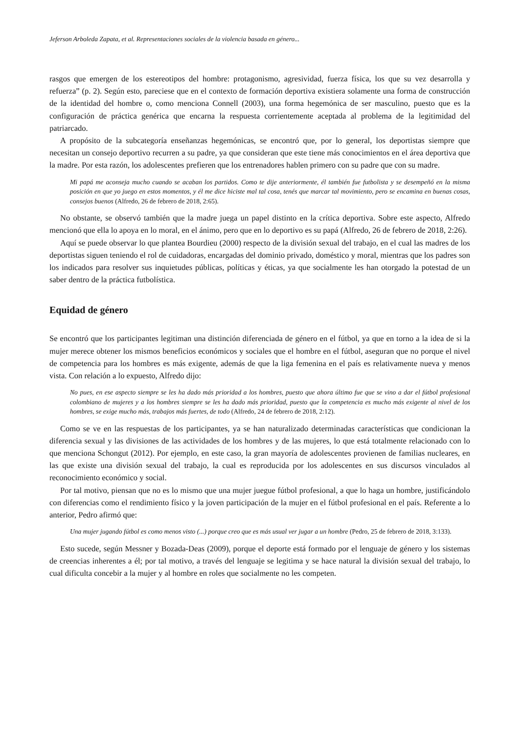Jeferson Arboleda Zapata, et al. Representaciones sociales de la violencia basada en género...
rasgos que emergen de los estereotipos del hombre: protagonismo, agresividad, fuerza física, los que su vez desarrolla y refuerza” (p. 2). Según esto, pareciese que en el contexto de formación deportiva existiera solamente una forma de construcción de la identidad del hombre o, como menciona Connell (2003), una forma hegemónica de ser masculino, puesto que es la configuración de práctica genérica que encarna la respuesta corrientemente aceptada al problema de la legitimidad del patriarcado.
A propósito de la subcategoría enseñanzas hegemónicas, se encontró que, por lo general, los deportistas siempre que necesitan un consejo deportivo recurren a su padre, ya que consideran que este tiene más conocimientos en el área deportiva que la madre. Por esta razón, los adolescentes prefieren que los entrenadores hablen primero con su padre que con su madre.
Mi papá me aconseja mucho cuando se acaban los partidos. Como te dije anteriormente, él también fue futbolista y se desempeñó en la misma posición en que yo juego en estos momentos, y él me dice hiciste mal tal cosa, tenés que marcar tal movimiento, pero se encamina en buenas cosas, consejos buenos (Alfredo, 26 de febrero de 2018, 2:65).
No obstante, se observó también que la madre juega un papel distinto en la crítica deportiva. Sobre este aspecto, Alfredo mencionó que ella lo apoya en lo moral, en el ánimo, pero que en lo deportivo es su papá (Alfredo, 26 de febrero de 2018, 2:26).
Aquí se puede observar lo que plantea Bourdieu (2000) respecto de la división sexual del trabajo, en el cual las madres de los deportistas siguen teniendo el rol de cuidadoras, encargadas del dominio privado, doméstico y moral, mientras que los padres son los indicados para resolver sus inquietudes públicas, políticas y éticas, ya que socialmente les han otorgado la potestad de un saber dentro de la práctica futbolística.
Equidad de género
Se encontró que los participantes legitiman una distinción diferenciada de género en el fútbol, ya que en torno a la idea de si la mujer merece obtener los mismos beneficios económicos y sociales que el hombre en el fútbol, aseguran que no porque el nivel de competencia para los hombres es más exigente, además de que la liga femenina en el país es relativamente nueva y menos vista. Con relación a lo expuesto, Alfredo dijo:
No pues, en ese aspecto siempre se les ha dado más prioridad a los hombres, puesto que ahora último fue que se vino a dar el fútbol profesional colombiano de mujeres y a los hombres siempre se les ha dado más prioridad, puesto que la competencia es mucho más exigente al nivel de los hombres, se exige mucho más, trabajos más fuertes, de todo (Alfredo, 24 de febrero de 2018, 2:12).
Como se ve en las respuestas de los participantes, ya se han naturalizado determinadas características que condicionan la diferencia sexual y las divisiones de las actividades de los hombres y de las mujeres, lo que está totalmente relacionado con lo que menciona Schongut (2012). Por ejemplo, en este caso, la gran mayoría de adolescentes provienen de familias nucleares, en las que existe una división sexual del trabajo, la cual es reproducida por los adolescentes en sus discursos vinculados al reconocimiento económico y social.
Por tal motivo, piensan que no es lo mismo que una mujer juegue fútbol profesional, a que lo haga un hombre, justificándolo con diferencias como el rendimiento físico y la joven participación de la mujer en el fútbol profesional en el país. Referente a lo anterior, Pedro afirmó que:
Una mujer jugando fútbol es como menos visto (...) porque creo que es más usual ver jugar a un hombre (Pedro, 25 de febrero de 2018, 3:133).
Esto sucede, según Messner y Bozada-Deas (2009), porque el deporte está formado por el lenguaje de género y los sistemas de creencias inherentes a él; por tal motivo, a través del lenguaje se legitima y se hace natural la división sexual del trabajo, lo cual dificulta concebir a la mujer y al hombre en roles que socialmente no les competen.